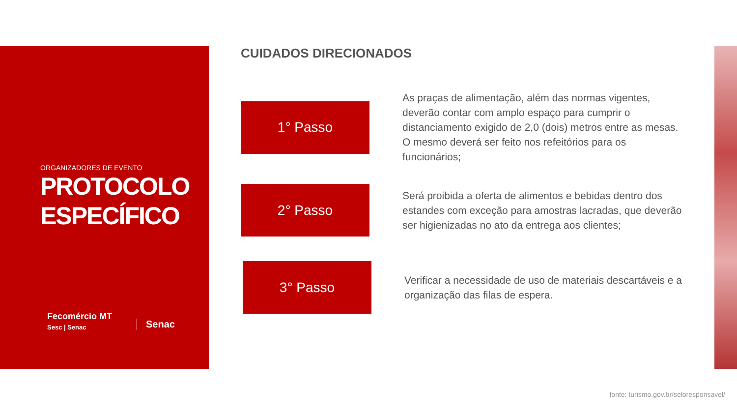ORGANIZADORES DE EVENTO
PROTOCOLO
ESPECÍFICO
Fecomércio MT
Sesc | Senac
Senac
CUIDADOS DIRECIONADOS
1° Passo
As praças de alimentação, além das normas vigentes, deverão contar com amplo espaço para cumprir o distanciamento exigido de 2,0 (dois) metros entre as mesas. O mesmo deverá ser feito nos refeitórios para os funcionários;
2° Passo
Será proibida a oferta de alimentos e bebidas dentro dos estandes com exceção para amostras lacradas, que deverão ser higienizadas no ato da entrega aos clientes;
3° Passo
Verificar a necessidade de uso de materiais descartáveis e a organização das filas de espera.
fonte: turismo.gov.br/seloresponsavel/